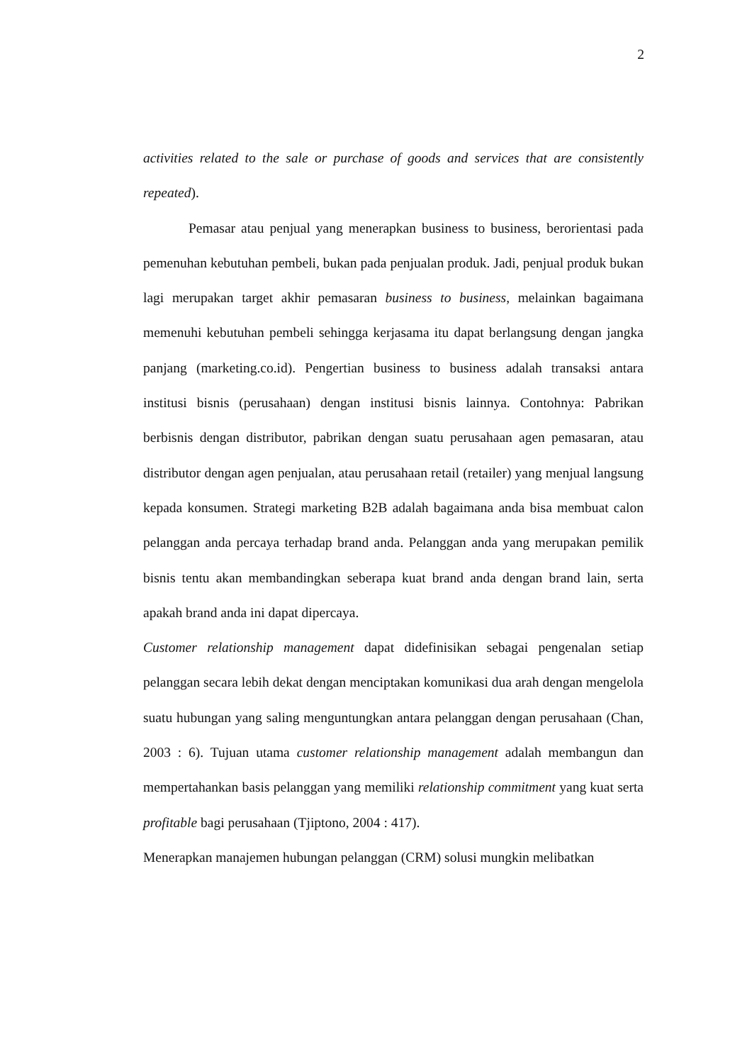2
activities related to the sale or purchase of goods and services that are consistently repeated).
Pemasar atau penjual yang menerapkan business to business, berorientasi pada pemenuhan kebutuhan pembeli, bukan pada penjualan produk. Jadi, penjual produk bukan lagi merupakan target akhir pemasaran business to business, melainkan bagaimana memenuhi kebutuhan pembeli sehingga kerjasama itu dapat berlangsung dengan jangka panjang (marketing.co.id). Pengertian business to business adalah transaksi antara institusi bisnis (perusahaan) dengan institusi bisnis lainnya. Contohnya: Pabrikan berbisnis dengan distributor, pabrikan dengan suatu perusahaan agen pemasaran, atau distributor dengan agen penjualan, atau perusahaan retail (retailer) yang menjual langsung kepada konsumen. Strategi marketing B2B adalah bagaimana anda bisa membuat calon pelanggan anda percaya terhadap brand anda. Pelanggan anda yang merupakan pemilik bisnis tentu akan membandingkan seberapa kuat brand anda dengan brand lain, serta apakah brand anda ini dapat dipercaya.
Customer relationship management dapat didefinisikan sebagai pengenalan setiap pelanggan secara lebih dekat dengan menciptakan komunikasi dua arah dengan mengelola suatu hubungan yang saling menguntungkan antara pelanggan dengan perusahaan (Chan, 2003 : 6). Tujuan utama customer relationship management adalah membangun dan mempertahankan basis pelanggan yang memiliki relationship commitment yang kuat serta profitable bagi perusahaan (Tjiptono, 2004 : 417).
Menerapkan manajemen hubungan pelanggan (CRM) solusi mungkin melibatkan